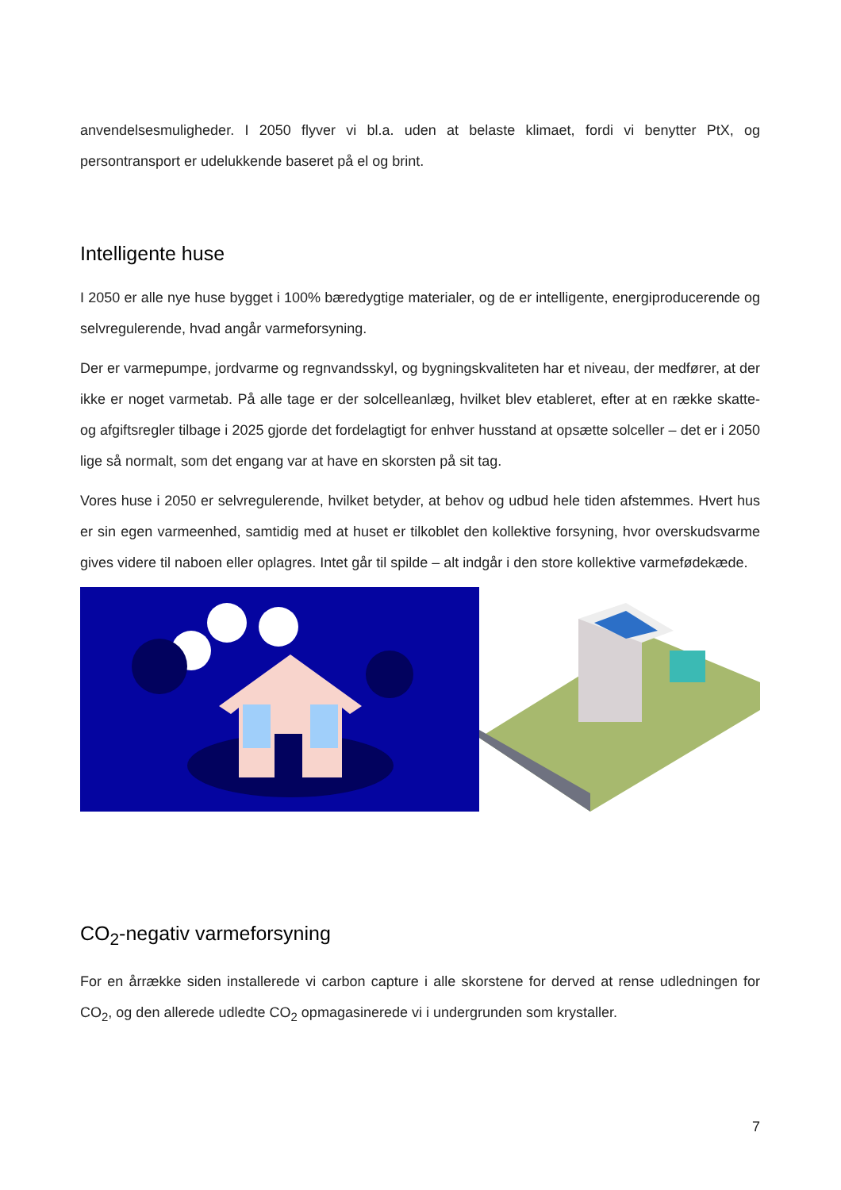anvendelsesmuligheder. I 2050 flyver vi bl.a. uden at belaste klimaet, fordi vi benytter PtX, og persontransport er udelukkende baseret på el og brint.
Intelligente huse
I 2050 er alle nye huse bygget i 100% bæredygtige materialer, og de er intelligente, energiproducerende og selvregulerende, hvad angår varmeforsyning.
Der er varmepumpe, jordvarme og regnvandsskyl, og bygningskvaliteten har et niveau, der medfører, at der ikke er noget varmetab. På alle tage er der solcelleanlæg, hvilket blev etableret, efter at en række skatte- og afgiftsregler tilbage i 2025 gjorde det fordelagtigt for enhver husstand at opsætte solceller – det er i 2050 lige så normalt, som det engang var at have en skorsten på sit tag.
Vores huse i 2050 er selvregulerende, hvilket betyder, at behov og udbud hele tiden afstemmes. Hvert hus er sin egen varmeenhed, samtidig med at huset er tilkoblet den kollektive forsyning, hvor overskudsvarme gives videre til naboen eller oplagres. Intet går til spilde – alt indgår i den store kollektive varmefødekæde.
CO<sub>2</sub>-negativ varmeforsyning
For en årrække siden installerede vi carbon capture i alle skorstene for derved at rense udledningen for CO<sub>2</sub>, og den allerede udledte CO<sub>2</sub> opmagasinerede vi i undergrunden som krystaller.
7